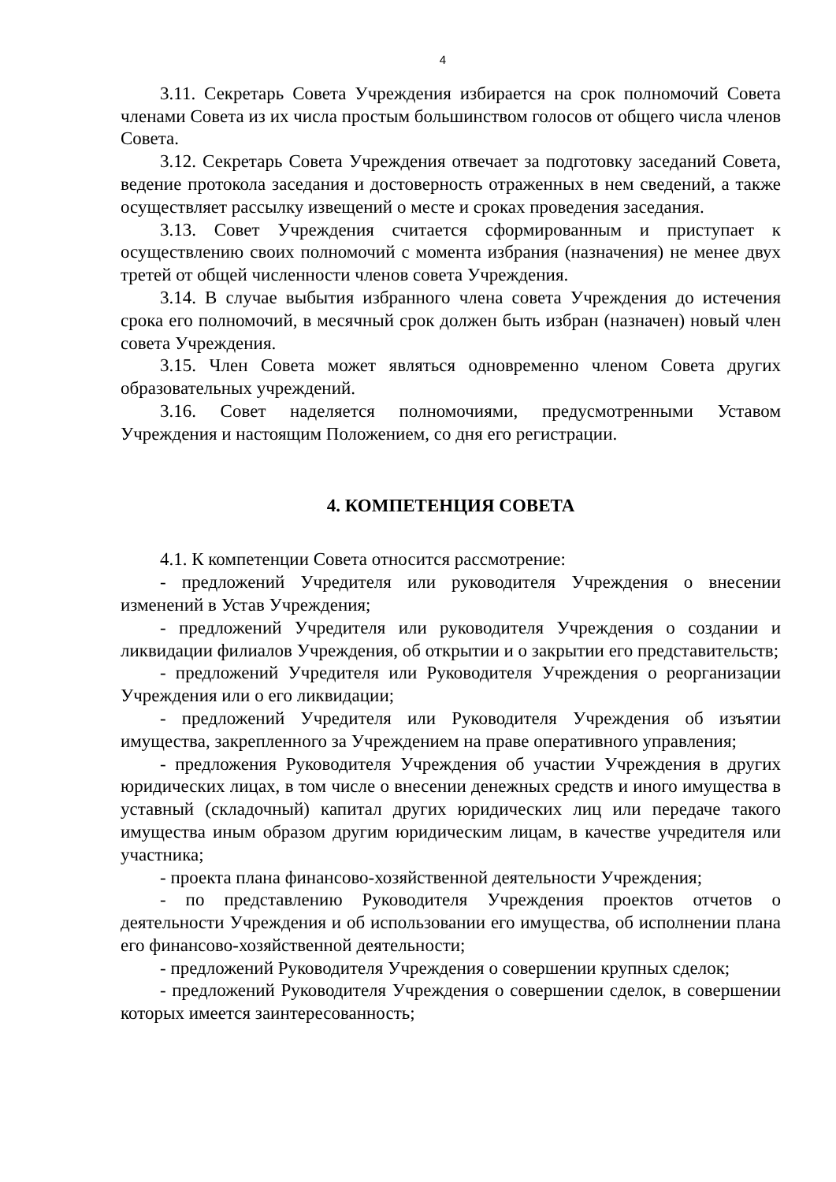4
3.11. Секретарь Совета Учреждения избирается на срок полномочий Совета членами Совета из их числа простым большинством голосов от общего числа членов Совета.
3.12. Секретарь Совета Учреждения отвечает за подготовку заседаний Совета, ведение протокола заседания и достоверность отраженных в нем сведений, а также осуществляет рассылку извещений о месте и сроках проведения заседания.
3.13. Совет Учреждения считается сформированным и приступает к осуществлению своих полномочий с момента избрания (назначения) не менее двух третей от общей численности членов совета Учреждения.
3.14. В случае выбытия избранного члена совета Учреждения до истечения срока его полномочий, в месячный срок должен быть избран (назначен) новый член совета Учреждения.
3.15. Член Совета может являться одновременно членом Совета других образовательных учреждений.
3.16. Совет наделяется полномочиями, предусмотренными Уставом Учреждения и настоящим Положением, со дня его регистрации.
4. КОМПЕТЕНЦИЯ СОВЕТА
4.1. К компетенции Совета относится рассмотрение:
- предложений Учредителя или руководителя Учреждения о внесении изменений в Устав Учреждения;
- предложений Учредителя или руководителя Учреждения о создании и ликвидации филиалов Учреждения, об открытии и о закрытии его представительств;
- предложений Учредителя или Руководителя Учреждения о реорганизации Учреждения или о его ликвидации;
- предложений Учредителя или Руководителя Учреждения об изъятии имущества, закрепленного за Учреждением на праве оперативного управления;
- предложения Руководителя Учреждения об участии Учреждения в других юридических лицах, в том числе о внесении денежных средств и иного имущества в уставный (складочный) капитал других юридических лиц или передаче такого имущества иным образом другим юридическим лицам, в качестве учредителя или участника;
- проекта плана финансово-хозяйственной деятельности Учреждения;
- по представлению Руководителя Учреждения проектов отчетов о деятельности Учреждения и об использовании его имущества, об исполнении плана его финансово-хозяйственной деятельности;
- предложений Руководителя Учреждения о совершении крупных сделок;
- предложений Руководителя Учреждения о совершении сделок, в совершении которых имеется заинтересованность;